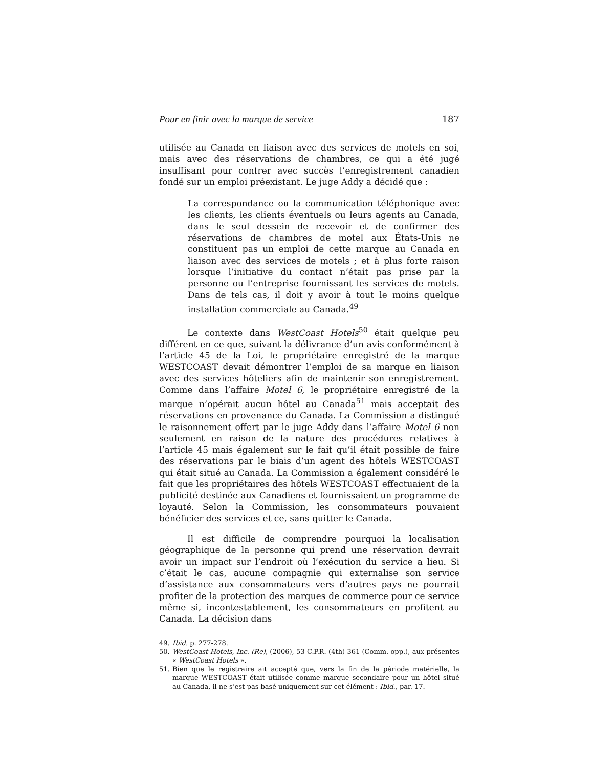Pour en finir avec la marque de service 187
utilisée au Canada en liaison avec des services de motels en soi, mais avec des réservations de chambres, ce qui a été jugé insuffisant pour contrer avec succès l’enregistrement canadien fondé sur un emploi préexistant. Le juge Addy a décidé que :
La correspondance ou la communication téléphonique avec les clients, les clients éventuels ou leurs agents au Canada, dans le seul dessein de recevoir et de confirmer des réservations de chambres de motel aux États-Unis ne constituent pas un emploi de cette marque au Canada en liaison avec des services de motels ; et à plus forte raison lorsque l’initiative du contact n’était pas prise par la personne ou l’entreprise fournissant les services de motels. Dans de tels cas, il doit y avoir à tout le moins quelque installation commerciale au Canada.<sup>49</sup>
Le contexte dans WestCoast Hotels<sup>50</sup> était quelque peu différent en ce que, suivant la délivrance d’un avis conformément à l’article 45 de la Loi, le propriétaire enregistré de la marque WESTCOAST devait démontrer l’emploi de sa marque en liaison avec des services hôteliers afin de maintenir son enregistrement. Comme dans l’affaire Motel 6, le propriétaire enregistré de la marque n’opérait aucun hôtel au Canada<sup>51</sup> mais acceptait des réservations en provenance du Canada. La Commission a distingué le raisonnement offert par le juge Addy dans l’affaire Motel 6 non seulement en raison de la nature des procédures relatives à l’article 45 mais également sur le fait qu’il était possible de faire des réservations par le biais d’un agent des hôtels WESTCOAST qui était situé au Canada. La Commission a également considéré le fait que les propriétaires des hôtels WESTCOAST effectuaient de la publicité destinée aux Canadiens et fournissaient un programme de loyauté. Selon la Commission, les consommateurs pouvaient bénéficier des services et ce, sans quitter le Canada.
Il est difficile de comprendre pourquoi la localisation géographique de la personne qui prend une réservation devrait avoir un impact sur l’endroit où l’exécution du service a lieu. Si c’était le cas, aucune compagnie qui externalise son service d’assistance aux consommateurs vers d’autres pays ne pourrait profiter de la protection des marques de commerce pour ce service même si, incontestablement, les consommateurs en profitent au Canada. La décision dans
49. Ibid. p. 277-278.
50. WestCoast Hotels, Inc. (Re), (2006), 53 C.P.R. (4th) 361 (Comm. opp.), aux présentes « WestCoast Hotels ».
51. Bien que le registraire ait accepté que, vers la fin de la période matérielle, la marque WESTCOAST était utilisée comme marque secondaire pour un hôtel situé au Canada, il ne s’est pas basé uniquement sur cet élément : Ibid., par. 17.